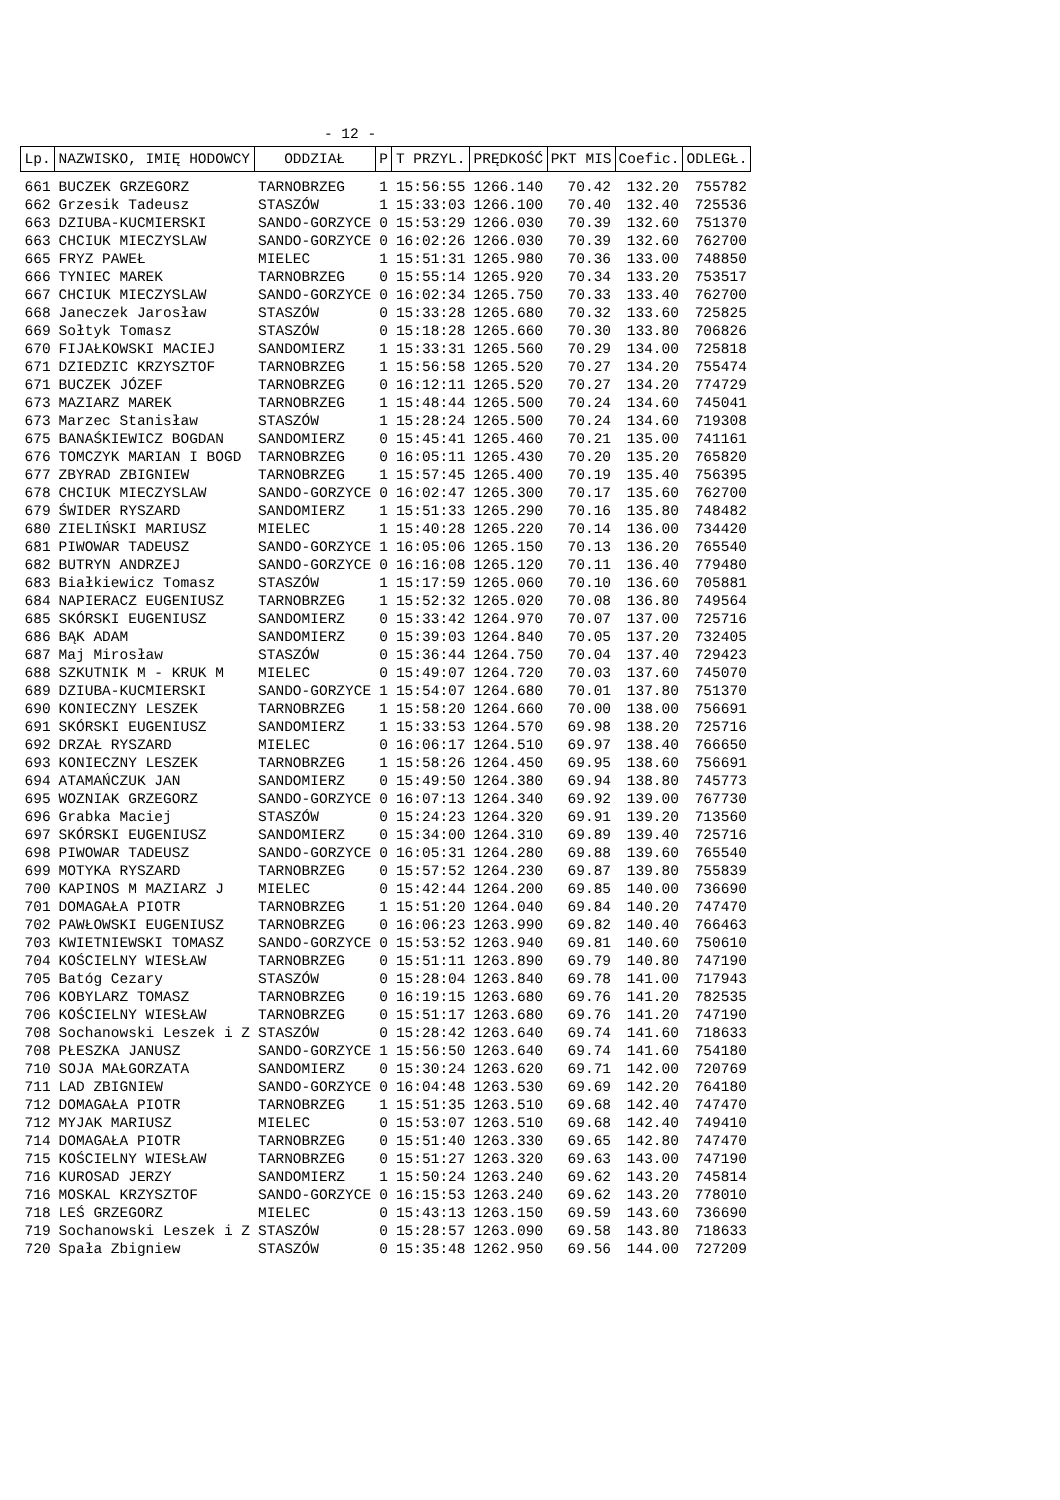- 12 -
| Lp. | NAZWISKO, IMIĘ HODOWCY | ODDZIAŁ | P | T PRZYL. | PRĘDKOŚĆ | PKT MIS | Coefic. | ODLEGŁ. |
| --- | --- | --- | --- | --- | --- | --- | --- | --- |
| 661 | BUCZEK GRZEGORZ | TARNOBRZEG | 1 | 15:56:55 | 1266.140 | 70.42 | 132.20 | 755782 |
| 662 | Grzesik Tadeusz | STASZÓW | 1 | 15:33:03 | 1266.100 | 70.40 | 132.40 | 725536 |
| 663 | DZIUBA-KUCMIERSKI | SANDO-GORZYCE | 0 | 15:53:29 | 1266.030 | 70.39 | 132.60 | 751370 |
| 663 | CHCIUK MIECZYSLAW | SANDO-GORZYCE | 0 | 16:02:26 | 1266.030 | 70.39 | 132.60 | 762700 |
| 665 | FRYZ PAWEŁ | MIELEC | 1 | 15:51:31 | 1265.980 | 70.36 | 133.00 | 748850 |
| 666 | TYNIEC MAREK | TARNOBRZEG | 0 | 15:55:14 | 1265.920 | 70.34 | 133.20 | 753517 |
| 667 | CHCIUK MIECZYSLAW | SANDO-GORZYCE | 0 | 16:02:34 | 1265.750 | 70.33 | 133.40 | 762700 |
| 668 | Janeczek Jarosław | STASZÓW | 0 | 15:33:28 | 1265.680 | 70.32 | 133.60 | 725825 |
| 669 | Sołtyk Tomasz | STASZÓW | 0 | 15:18:28 | 1265.660 | 70.30 | 133.80 | 706826 |
| 670 | FIJAŁKOWSKI MACIEJ | SANDOMIERZ | 1 | 15:33:31 | 1265.560 | 70.29 | 134.00 | 725818 |
| 671 | DZIEDZIC KRZYSZTOF | TARNOBRZEG | 1 | 15:56:58 | 1265.520 | 70.27 | 134.20 | 755474 |
| 671 | BUCZEK JÓZEF | TARNOBRZEG | 0 | 16:12:11 | 1265.520 | 70.27 | 134.20 | 774729 |
| 673 | MAZIARZ MAREK | TARNOBRZEG | 1 | 15:48:44 | 1265.500 | 70.24 | 134.60 | 745041 |
| 673 | Marzec Stanisław | STASZÓW | 1 | 15:28:24 | 1265.500 | 70.24 | 134.60 | 719308 |
| 675 | BANAŚKIEWICZ BOGDAN | SANDOMIERZ | 0 | 15:45:41 | 1265.460 | 70.21 | 135.00 | 741161 |
| 676 | TOMCZYK MARIAN I BOGD | TARNOBRZEG | 0 | 16:05:11 | 1265.430 | 70.20 | 135.20 | 765820 |
| 677 | ZBYRAD ZBIGNIEW | TARNOBRZEG | 1 | 15:57:45 | 1265.400 | 70.19 | 135.40 | 756395 |
| 678 | CHCIUK MIECZYSLAW | SANDO-GORZYCE | 0 | 16:02:47 | 1265.300 | 70.17 | 135.60 | 762700 |
| 679 | ŚWIDER RYSZARD | SANDOMIERZ | 1 | 15:51:33 | 1265.290 | 70.16 | 135.80 | 748482 |
| 680 | ZIELIŃSKI MARIUSZ | MIELEC | 1 | 15:40:28 | 1265.220 | 70.14 | 136.00 | 734420 |
| 681 | PIWOWAR TADEUSZ | SANDO-GORZYCE | 1 | 16:05:06 | 1265.150 | 70.13 | 136.20 | 765540 |
| 682 | BUTRYN ANDRZEJ | SANDO-GORZYCE | 0 | 16:16:08 | 1265.120 | 70.11 | 136.40 | 779480 |
| 683 | Białkiewicz Tomasz | STASZÓW | 1 | 15:17:59 | 1265.060 | 70.10 | 136.60 | 705881 |
| 684 | NAPIERACZ EUGENIUSZ | TARNOBRZEG | 1 | 15:52:32 | 1265.020 | 70.08 | 136.80 | 749564 |
| 685 | SKÓRSKI EUGENIUSZ | SANDOMIERZ | 0 | 15:33:42 | 1264.970 | 70.07 | 137.00 | 725716 |
| 686 | BĄK ADAM | SANDOMIERZ | 0 | 15:39:03 | 1264.840 | 70.05 | 137.20 | 732405 |
| 687 | Maj Mirosław | STASZÓW | 0 | 15:36:44 | 1264.750 | 70.04 | 137.40 | 729423 |
| 688 | SZKUTNIK M - KRUK M | MIELEC | 0 | 15:49:07 | 1264.720 | 70.03 | 137.60 | 745070 |
| 689 | DZIUBA-KUCMIERSKI | SANDO-GORZYCE | 1 | 15:54:07 | 1264.680 | 70.01 | 137.80 | 751370 |
| 690 | KONIECZNY LESZEK | TARNOBRZEG | 1 | 15:58:20 | 1264.660 | 70.00 | 138.00 | 756691 |
| 691 | SKÓRSKI EUGENIUSZ | SANDOMIERZ | 1 | 15:33:53 | 1264.570 | 69.98 | 138.20 | 725716 |
| 692 | DRZAŁ RYSZARD | MIELEC | 0 | 16:06:17 | 1264.510 | 69.97 | 138.40 | 766650 |
| 693 | KONIECZNY LESZEK | TARNOBRZEG | 1 | 15:58:26 | 1264.450 | 69.95 | 138.60 | 756691 |
| 694 | ATAMAŃCZUK JAN | SANDOMIERZ | 0 | 15:49:50 | 1264.380 | 69.94 | 138.80 | 745773 |
| 695 | WOZNIAK GRZEGORZ | SANDO-GORZYCE | 0 | 16:07:13 | 1264.340 | 69.92 | 139.00 | 767730 |
| 696 | Grabka Maciej | STASZÓW | 0 | 15:24:23 | 1264.320 | 69.91 | 139.20 | 713560 |
| 697 | SKÓRSKI EUGENIUSZ | SANDOMIERZ | 0 | 15:34:00 | 1264.310 | 69.89 | 139.40 | 725716 |
| 698 | PIWOWAR TADEUSZ | SANDO-GORZYCE | 0 | 16:05:31 | 1264.280 | 69.88 | 139.60 | 765540 |
| 699 | MOTYKA RYSZARD | TARNOBRZEG | 0 | 15:57:52 | 1264.230 | 69.87 | 139.80 | 755839 |
| 700 | KAPINOS M MAZIARZ J | MIELEC | 0 | 15:42:44 | 1264.200 | 69.85 | 140.00 | 736690 |
| 701 | DOMAGAŁA PIOTR | TARNOBRZEG | 1 | 15:51:20 | 1264.040 | 69.84 | 140.20 | 747470 |
| 702 | PAWŁOWSKI EUGENIUSZ | TARNOBRZEG | 0 | 16:06:23 | 1263.990 | 69.82 | 140.40 | 766463 |
| 703 | KWIETNIEWSKI TOMASZ | SANDO-GORZYCE | 0 | 15:53:52 | 1263.940 | 69.81 | 140.60 | 750610 |
| 704 | KOŚCIELNY WIESŁAW | TARNOBRZEG | 0 | 15:51:11 | 1263.890 | 69.79 | 140.80 | 747190 |
| 705 | Batóg Cezary | STASZÓW | 0 | 15:28:04 | 1263.840 | 69.78 | 141.00 | 717943 |
| 706 | KOBYLARZ TOMASZ | TARNOBRZEG | 0 | 16:19:15 | 1263.680 | 69.76 | 141.20 | 782535 |
| 706 | KOŚCIELNY WIESŁAW | TARNOBRZEG | 0 | 15:51:17 | 1263.680 | 69.76 | 141.20 | 747190 |
| 708 | Sochanowski Leszek i Z | STASZÓW | 0 | 15:28:42 | 1263.640 | 69.74 | 141.60 | 718633 |
| 708 | PŁESZKA JANUSZ | SANDO-GORZYCE | 1 | 15:56:50 | 1263.640 | 69.74 | 141.60 | 754180 |
| 710 | SOJA MAŁGORZATA | SANDOMIERZ | 0 | 15:30:24 | 1263.620 | 69.71 | 142.00 | 720769 |
| 711 | LAD ZBIGNIEW | SANDO-GORZYCE | 0 | 16:04:48 | 1263.530 | 69.69 | 142.20 | 764180 |
| 712 | DOMAGAŁA PIOTR | TARNOBRZEG | 1 | 15:51:35 | 1263.510 | 69.68 | 142.40 | 747470 |
| 712 | MYJAK MARIUSZ | MIELEC | 0 | 15:53:07 | 1263.510 | 69.68 | 142.40 | 749410 |
| 714 | DOMAGAŁA PIOTR | TARNOBRZEG | 0 | 15:51:40 | 1263.330 | 69.65 | 142.80 | 747470 |
| 715 | KOŚCIELNY WIESŁAW | TARNOBRZEG | 0 | 15:51:27 | 1263.320 | 69.63 | 143.00 | 747190 |
| 716 | KUROSAD JERZY | SANDOMIERZ | 1 | 15:50:24 | 1263.240 | 69.62 | 143.20 | 745814 |
| 716 | MOSKAL KRZYSZTOF | SANDO-GORZYCE | 0 | 16:15:53 | 1263.240 | 69.62 | 143.20 | 778010 |
| 718 | LEŚ GRZEGORZ | MIELEC | 0 | 15:43:13 | 1263.150 | 69.59 | 143.60 | 736690 |
| 719 | Sochanowski Leszek i Z | STASZÓW | 0 | 15:28:57 | 1263.090 | 69.58 | 143.80 | 718633 |
| 720 | Spała Zbigniew | STASZÓW | 0 | 15:35:48 | 1262.950 | 69.56 | 144.00 | 727209 |